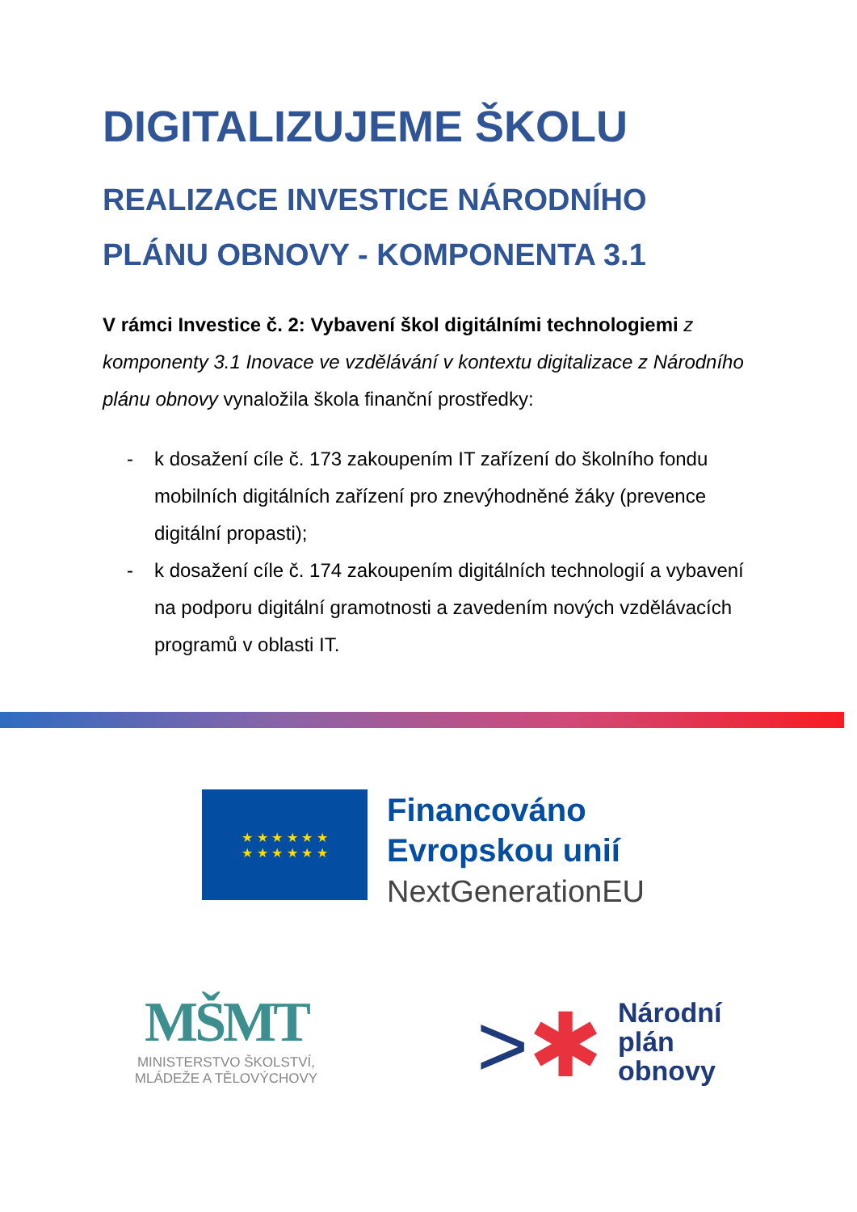DIGITALIZUJEME ŠKOLU
REALIZACE INVESTICE NÁRODNÍHO PLÁNU OBNOVY - KOMPONENTA 3.1
V rámci Investice č. 2: Vybavení škol digitálními technologiemi z komponenty 3.1 Inovace ve vzdělávání v kontextu digitalizace z Národního plánu obnovy vynaložila škola finanční prostředky:
- k dosažení cíle č. 173 zakoupením IT zařízení do školního fondu mobilních digitálních zařízení pro znevýhodněné žáky (prevence digitální propasti);
- k dosažení cíle č. 174 zakoupením digitálních technologií a vybavení na podporu digitální gramotnosti a zavedením nových vzdělávacích programů v oblasti IT.
★ ★ ★ ★ ★ ★
★ ★ ★ ★ ★ ★
Financováno
Evropskou unií
NextGenerationEU
MŠMT
MINISTERSTVO ŠKOLSTVÍ,
MLÁDEŽE A TĚLOVÝCHOVY
>✱
Národní
plán
obnovy